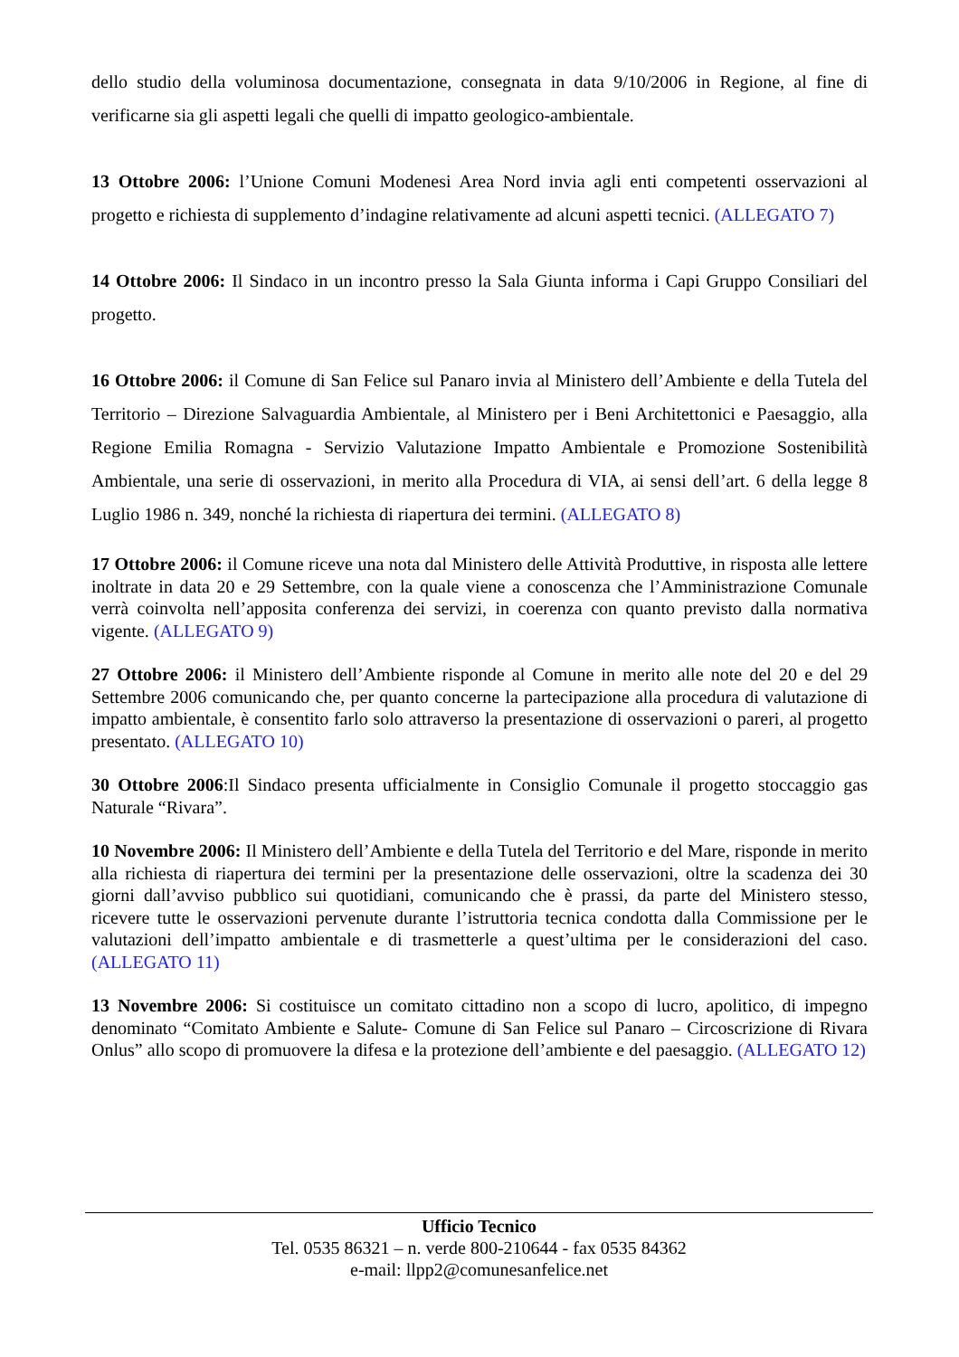dello studio della voluminosa documentazione, consegnata in data 9/10/2006 in Regione, al fine di verificarne sia gli aspetti legali che quelli di impatto geologico-ambientale.
13 Ottobre 2006: l’Unione Comuni Modenesi Area Nord invia agli enti competenti osservazioni al progetto e richiesta di supplemento d’indagine relativamente ad alcuni aspetti tecnici. (ALLEGATO 7)
14 Ottobre 2006: Il Sindaco in un incontro presso la Sala Giunta informa i Capi Gruppo Consiliari del progetto.
16 Ottobre 2006: il Comune di San Felice sul Panaro invia al Ministero dell’Ambiente e della Tutela del Territorio – Direzione Salvaguardia Ambientale, al Ministero per i Beni Architettonici e Paesaggio, alla Regione Emilia Romagna - Servizio Valutazione Impatto Ambientale e Promozione Sostenibilità Ambientale, una serie di osservazioni, in merito alla Procedura di VIA, ai sensi dell’art. 6 della legge 8 Luglio 1986 n. 349, nonché la richiesta di riapertura dei termini. (ALLEGATO 8)
17 Ottobre 2006: il Comune riceve una nota dal Ministero delle Attività Produttive, in risposta alle lettere inoltrate in data 20 e 29 Settembre, con la quale viene a conoscenza che l’Amministrazione Comunale verrà coinvolta nell’apposita conferenza dei servizi, in coerenza con quanto previsto dalla normativa vigente. (ALLEGATO 9)
27 Ottobre 2006: il Ministero dell’Ambiente risponde al Comune in merito alle note del 20 e del 29 Settembre 2006 comunicando che, per quanto concerne la partecipazione alla procedura di valutazione di impatto ambientale, è consentito farlo solo attraverso la presentazione di osservazioni o pareri, al progetto presentato. (ALLEGATO 10)
30 Ottobre 2006:Il Sindaco presenta ufficialmente in Consiglio Comunale il progetto stoccaggio gas Naturale “Rivara”.
10 Novembre 2006: Il Ministero dell’Ambiente e della Tutela del Territorio e del Mare, risponde in merito alla richiesta di riapertura dei termini per la presentazione delle osservazioni, oltre la scadenza dei 30 giorni dall’avviso pubblico sui quotidiani, comunicando che è prassi, da parte del Ministero stesso, ricevere tutte le osservazioni pervenute durante l’istruttoria tecnica condotta dalla Commissione per le valutazioni dell’impatto ambientale e di trasmetterle a quest’ultima per le considerazioni del caso. (ALLEGATO 11)
13 Novembre 2006: Si costituisce un comitato cittadino non a scopo di lucro, apolitico, di impegno denominato “Comitato Ambiente e Salute- Comune di San Felice sul Panaro – Circoscrizione di Rivara Onlus” allo scopo di promuovere la difesa e la protezione dell’ambiente e del paesaggio. (ALLEGATO 12)
Ufficio Tecnico
Tel. 0535 86321 – n. verde 800-210644 - fax 0535 84362
e-mail: llpp2@comunesanfelice.net